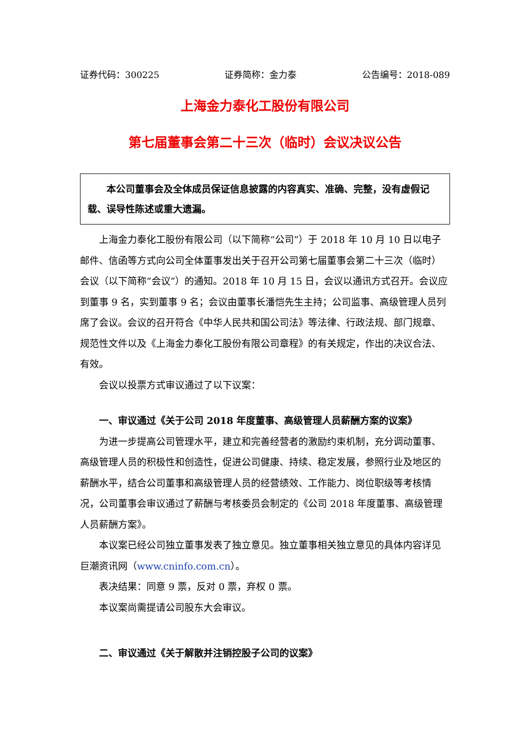证券代码：300225 证券简称：金力泰 公告编号：2018-089
上海金力泰化工股份有限公司
第七届董事会第二十三次（临时）会议决议公告
本公司董事会及全体成员保证信息披露的内容真实、准确、完整，没有虚假记载、误导性陈述或重大遗漏。
上海金力泰化工股份有限公司（以下简称“公司”）于 2018 年 10 月 10 日以电子邮件、信函等方式向公司全体董事发出关于召开公司第七届董事会第二十三次（临时）会议（以下简称“会议”）的通知。2018 年 10 月 15 日，会议以通讯方式召开。会议应到董事 9 名，实到董事 9 名；会议由董事长潘恺先生主持；公司监事、高级管理人员列席了会议。会议的召开符合《中华人民共和国公司法》等法律、行政法规、部门规章、规范性文件以及《上海金力泰化工股份有限公司章程》的有关规定，作出的决议合法、有效。
会议以投票方式审议通过了以下议案：
一、审议通过《关于公司 2018 年度董事、高级管理人员薪酬方案的议案》
为进一步提高公司管理水平，建立和完善经营者的激励约束机制，充分调动董事、高级管理人员的积极性和创造性，促进公司健康、持续、稳定发展，参照行业及地区的薪酬水平，结合公司董事和高级管理人员的经营绩效、工作能力、岗位职级等考核情况，公司董事会审议通过了薪酬与考核委员会制定的《公司 2018 年度董事、高级管理人员薪酬方案》。
本议案已经公司独立董事发表了独立意见。独立董事相关独立意见的具体内容详见巨潮资讯网（www.cninfo.com.cn）。
表决结果：同意 9 票，反对 0 票，弃权 0 票。
本议案尚需提请公司股东大会审议。
二、审议通过《关于解散并注销控股子公司的议案》